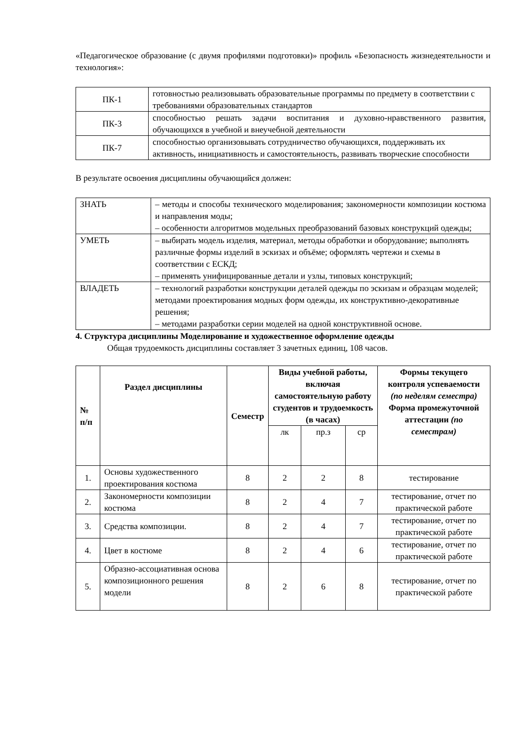«Педагогическое образование (с двумя профилями подготовки)» профиль «Безопасность жизнедеятельности и технология»:
| ПК-1 | готовностью реализовывать образовательные программы по предмету в соответствии с требованиями образовательных стандартов |
| ПК-3 | способностью решать задачи воспитания и духовно-нравственного развития, обучающихся в учебной и внеучебной деятельности |
| ПК-7 | способностью организовывать сотрудничество обучающихся, поддерживать их активность, инициативность и самостоятельность, развивать творческие способности |
В результате освоения дисциплины обучающийся должен:
| ЗНАТЬ | – методы и способы технического моделирования; закономерности композиции костюма и направления моды; – особенности алгоритмов модельных преобразований базовых конструкций одежды; |
| УМЕТЬ | – выбирать модель изделия, материал, методы обработки и оборудование; выполнять различные формы изделий в эскизах и объёме; оформлять чертежи и схемы в соответствии с ЕСКД; – применять унифицированные детали и узлы, типовых конструкций; |
| ВЛАДЕТЬ | – технологий разработки конструкции деталей одежды по эскизам и образцам моделей; методами проектирования модных форм одежды, их конструктивно-декоративные решения; – методами разработки серии моделей на одной конструктивной основе. |
4. Структура дисциплины Моделирование и художественное оформление одежды
Общая трудоемкость дисциплины составляет 3 зачетных единиц, 108 часов.
| № п/п | Раздел дисциплины | Семестр | Виды учебной работы, включая самостоятельную работу студентов и трудоемкость (в часах) | | | Формы текущего контроля успеваемости (по неделям семестра) Форма промежуточной аттестации (по семестрам) |
| --- | --- | --- | --- | --- | --- | --- |
| | | | лк | пр.з | ср | |
| 1. | Основы художественного проектирования костюма | 8 | 2 | 2 | 8 | тестирование |
| 2. | Закономерности композиции костюма | 8 | 2 | 4 | 7 | тестирование, отчет по практической работе |
| 3. | Средства композиции. | 8 | 2 | 4 | 7 | тестирование, отчет по практической работе |
| 4. | Цвет в костюме | 8 | 2 | 4 | 6 | тестирование, отчет по практической работе |
| 5. | Образно-ассоциативная основа композиционного решения модели | 8 | 2 | 6 | 8 | тестирование, отчет по практической работе |